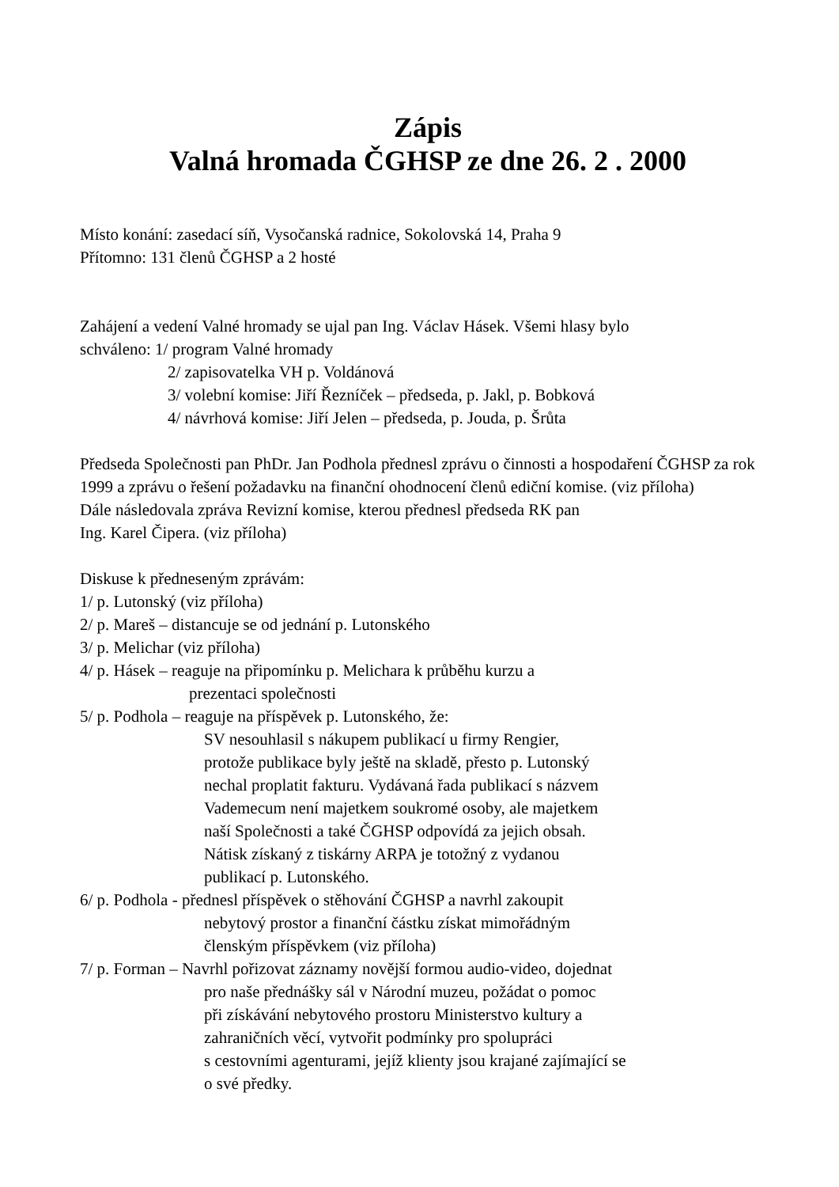Zápis
Valná hromada ČGHSP ze dne 26. 2 . 2000
Místo konání: zasedací síň, Vysočanská radnice, Sokolovská 14, Praha 9
Přítomno: 131 členů ČGHSP a 2 hosté
Zahájení a vedení Valné hromady se ujal pan Ing. Václav Hásek. Všemi hlasy bylo
schváleno: 1/ program Valné hromady
2/ zapisovatelka VH p. Voldánová
3/ volební komise: Jiří Řezníček – předseda, p. Jakl, p. Bobková
4/ návrhová komise: Jiří Jelen – předseda, p. Jouda, p. Šrůta
Předseda Společnosti pan PhDr. Jan Podhola přednesl zprávu o činnosti a hospodaření ČGHSP za rok 1999 a zprávu o řešení požadavku na finanční ohodnocení členů ediční komise. (viz příloha)
Dále následovala zpráva Revizní komise, kterou přednesl předseda RK pan
Ing. Karel Čipera. (viz příloha)
Diskuse k předneseným zprávám:
1/ p. Lutonský (viz příloha)
2/ p. Mareš – distancuje se od jednání p. Lutonského
3/ p. Melichar (viz příloha)
4/ p. Hásek – reaguje na připomínku p. Melichara k průběhu kurzu a
prezentaci společnosti
5/ p. Podhola – reaguje na příspěvek p. Lutonského, že:
SV nesouhlasil s nákupem publikací u firmy Rengier,
protože publikace byly ještě na skladě, přesto p. Lutonský
nechal proplatit fakturu. Vydávaná řada publikací s názvem
Vademecum není majetkem soukromé osoby, ale majetkem
naší Společnosti a také ČGHSP odpovídá za jejich obsah.
Nátisk získaný z tiskárny ARPA je totožný z vydanou
publikací p. Lutonského.
6/ p. Podhola - přednesl příspěvek o stěhování ČGHSP a navrhl zakoupit
nebytový prostor a finanční částku získat mimořádným
členským příspěvkem (viz příloha)
7/ p. Forman – Navrhl pořizovat záznamy novější formou audio-video, dojednat
pro naše přednášky sál v Národní muzeu, požádat o pomoc
při získávání nebytového prostoru Ministerstvo kultury a
zahraničních věcí, vytvořit podmínky pro spolupráci
s cestovními agenturami, jejíž klienty jsou krajané zajímající se
o své předky.